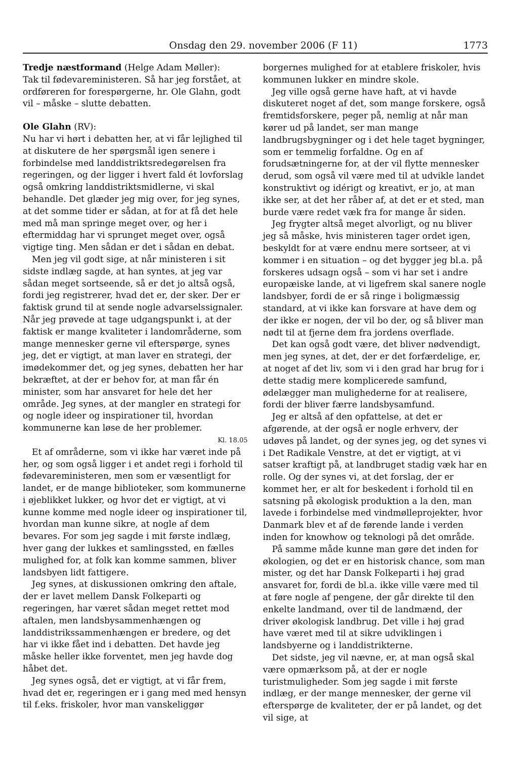Onsdag den 29. november 2006 (F 11) 1773
Tredje næstformand (Helge Adam Møller):
Tak til fødevareministeren. Så har jeg forstået, at ordføreren for forespørgerne, hr. Ole Glahn, godt vil – måske – slutte debatten.
Ole Glahn (RV):
Nu har vi hørt i debatten her, at vi får lejlighed til at diskutere de her spørgsmål igen senere i forbindelse med landdistriktsredegørelsen fra regeringen, og der ligger i hvert fald ét lovforslag også omkring landdistriktsmidlerne, vi skal behandle. Det glæder jeg mig over, for jeg synes, at det somme tider er sådan, at for at få det hele med må man springe meget over, og her i eftermiddag har vi sprunget meget over, også vigtige ting. Men sådan er det i sådan en debat.
Men jeg vil godt sige, at når ministeren i sit sidste indlæg sagde, at han syntes, at jeg var sådan meget sortseende, så er det jo altså også, fordi jeg registrerer, hvad det er, der sker. Der er faktisk grund til at sende nogle advarselssignaler. Når jeg prøvede at tage udgangspunkt i, at der faktisk er mange kvaliteter i landområderne, som mange mennesker gerne vil efterspørge, synes jeg, det er vigtigt, at man laver en strategi, der imødekommer det, og jeg synes, debatten her har bekræftet, at der er behov for, at man får én minister, som har ansvaret for hele det her område. Jeg synes, at der mangler en strategi for og nogle ideer og inspirationer til, hvordan kommunerne kan løse de her problemer.
Kl. 18.05
Et af områderne, som vi ikke har været inde på her, og som også ligger i et andet regi i forhold til fødevareministeren, men som er væsentligt for landet, er de mange biblioteker, som kommunerne i øjeblikket lukker, og hvor det er vigtigt, at vi kunne komme med nogle ideer og inspirationer til, hvordan man kunne sikre, at nogle af dem bevares. For som jeg sagde i mit første indlæg, hver gang der lukkes et samlingssted, en fælles mulighed for, at folk kan komme sammen, bliver landsbyen lidt fattigere.
Jeg synes, at diskussionen omkring den aftale, der er lavet mellem Dansk Folkeparti og regeringen, har været sådan meget rettet mod aftalen, men landsbysammenhængen og landdistrikssammenhængen er bredere, og det har vi ikke fået ind i debatten. Det havde jeg måske heller ikke forventet, men jeg havde dog håbet det.
Jeg synes også, det er vigtigt, at vi får frem, hvad det er, regeringen er i gang med med hensyn til f.eks. friskoler, hvor man vanskeliggør
borgernes mulighed for at etablere friskoler, hvis kommunen lukker en mindre skole.
Jeg ville også gerne have haft, at vi havde diskuteret noget af det, som mange forskere, også fremtidsforskere, peger på, nemlig at når man kører ud på landet, ser man mange landbrugsbygninger og i det hele taget bygninger, som er temmelig forfaldne. Og en af forudsætningerne for, at der vil flytte mennesker derud, som også vil være med til at udvikle landet konstruktivt og idérigt og kreativt, er jo, at man ikke ser, at det her råber af, at det er et sted, man burde være redet væk fra for mange år siden.
Jeg frygter altså meget alvorligt, og nu bliver jeg så måske, hvis ministeren tager ordet igen, beskyldt for at være endnu mere sortseer, at vi kommer i en situation – og det bygger jeg bl.a. på forskeres udsagn også – som vi har set i andre europæiske lande, at vi ligefrem skal sanere nogle landsbyer, fordi de er så ringe i boligmæssig standard, at vi ikke kan forsvare at have dem og der ikke er nogen, der vil bo der, og så bliver man nødt til at fjerne dem fra jordens overflade.
Det kan også godt være, det bliver nødvendigt, men jeg synes, at det, der er det forfærdelige, er, at noget af det liv, som vi i den grad har brug for i dette stadig mere komplicerede samfund, ødelægger man mulighederne for at realisere, fordi der bliver færre landsbysamfund.
Jeg er altså af den opfattelse, at det er afgørende, at der også er nogle erhverv, der udøves på landet, og der synes jeg, og det synes vi i Det Radikale Venstre, at det er vigtigt, at vi satser kraftigt på, at landbruget stadig væk har en rolle. Og der synes vi, at det forslag, der er kommet her, er alt for beskedent i forhold til en satsning på økologisk produktion a la den, man lavede i forbindelse med vindmølleprojekter, hvor Danmark blev et af de førende lande i verden inden for knowhow og teknologi på det område.
På samme måde kunne man gøre det inden for økologien, og det er en historisk chance, som man mister, og det har Dansk Folkeparti i høj grad ansvaret for, fordi de bl.a. ikke ville være med til at føre nogle af pengene, der går direkte til den enkelte landmand, over til de landmænd, der driver økologisk landbrug. Det ville i høj grad have været med til at sikre udviklingen i landsbyerne og i landdistrikterne.
Det sidste, jeg vil nævne, er, at man også skal være opmærksom på, at der er nogle turistmuligheder. Som jeg sagde i mit første indlæg, er der mange mennesker, der gerne vil efterspørge de kvaliteter, der er på landet, og det vil sige, at